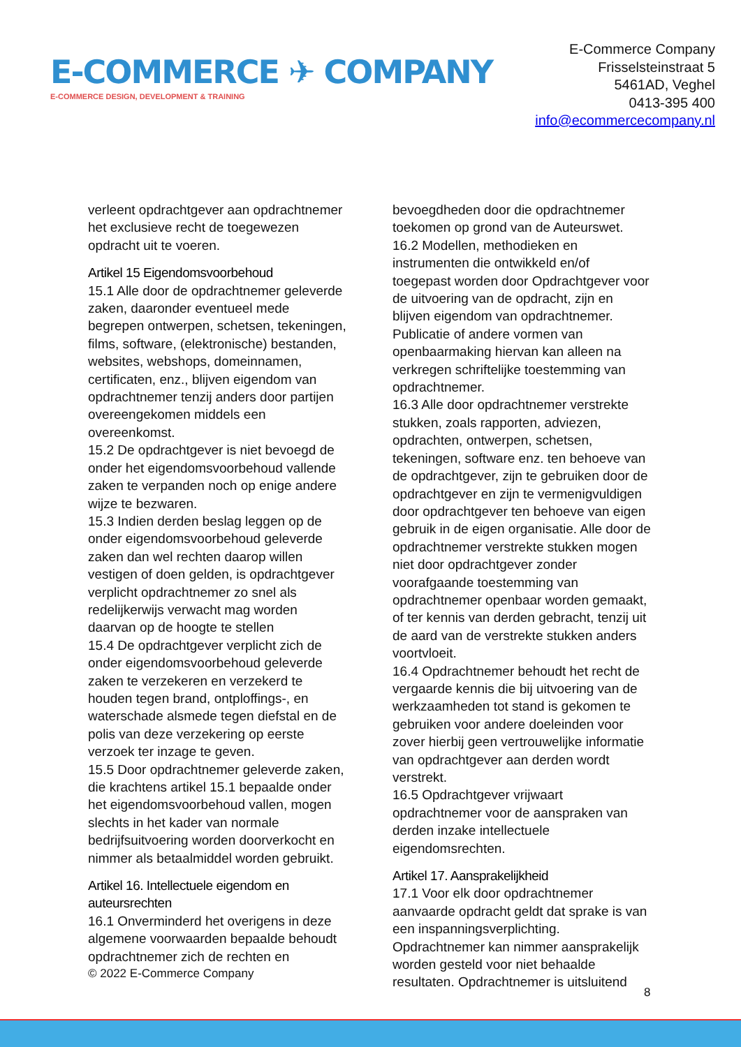E-COMMERCE ✈ COMPANY
E-COMMERCE DESIGN, DEVELOPMENT & TRAINING
E-Commerce Company
Frisselsteinstraat 5
5461AD, Veghel
0413-395 400
info@ecommercecompany.nl
verleent opdrachtgever aan opdrachtnemer het exclusieve recht de toegewezen opdracht uit te voeren.
Artikel 15 Eigendomsvoorbehoud
15.1 Alle door de opdrachtnemer geleverde zaken, daaronder eventueel mede begrepen ontwerpen, schetsen, tekeningen, films, software, (elektronische) bestanden, websites, webshops, domeinnamen, certificaten, enz., blijven eigendom van opdrachtnemer tenzij anders door partijen overeengekomen middels een overeenkomst.
15.2 De opdrachtgever is niet bevoegd de onder het eigendomsvoorbehoud vallende zaken te verpanden noch op enige andere wijze te bezwaren.
15.3 Indien derden beslag leggen op de onder eigendomsvoorbehoud geleverde zaken dan wel rechten daarop willen vestigen of doen gelden, is opdrachtgever verplicht opdrachtnemer zo snel als redelijkerwijs verwacht mag worden daarvan op de hoogte te stellen
15.4 De opdrachtgever verplicht zich de onder eigendomsvoorbehoud geleverde zaken te verzekeren en verzekerd te houden tegen brand, ontploffings-, en waterschade alsmede tegen diefstal en de polis van deze verzekering op eerste verzoek ter inzage te geven.
15.5 Door opdrachtnemer geleverde zaken, die krachtens artikel 15.1 bepaalde onder het eigendomsvoorbehoud vallen, mogen slechts in het kader van normale bedrijfsuitvoering worden doorverkocht en nimmer als betaalmiddel worden gebruikt.
Artikel 16. Intellectuele eigendom en auteursrechten
16.1 Onverminderd het overigens in deze algemene voorwaarden bepaalde behoudt opdrachtnemer zich de rechten en
bevoegdheden door die opdrachtnemer toekomen op grond van de Auteurswet.
16.2 Modellen, methodieken en instrumenten die ontwikkeld en/of toegepast worden door Opdrachtgever voor de uitvoering van de opdracht, zijn en blijven eigendom van opdrachtnemer. Publicatie of andere vormen van openbaarmaking hiervan kan alleen na verkregen schriftelijke toestemming van opdrachtnemer.
16.3 Alle door opdrachtnemer verstrekte stukken, zoals rapporten, adviezen, opdrachten, ontwerpen, schetsen, tekeningen, software enz. ten behoeve van de opdrachtgever, zijn te gebruiken door de opdrachtgever en zijn te vermenigvuldigen door opdrachtgever ten behoeve van eigen gebruik in de eigen organisatie. Alle door de opdrachtnemer verstrekte stukken mogen niet door opdrachtgever zonder voorafgaande toestemming van opdrachtnemer openbaar worden gemaakt, of ter kennis van derden gebracht, tenzij uit de aard van de verstrekte stukken anders voortvloeit.
16.4 Opdrachtnemer behoudt het recht de vergaarde kennis die bij uitvoering van de werkzaamheden tot stand is gekomen te gebruiken voor andere doeleinden voor zover hierbij geen vertrouwelijke informatie van opdrachtgever aan derden wordt verstrekt.
16.5 Opdrachtgever vrijwaart opdrachtnemer voor de aanspraken van derden inzake intellectuele eigendomsrechten.
Artikel 17. Aansprakelijkheid
17.1 Voor elk door opdrachtnemer aanvaarde opdracht geldt dat sprake is van een inspanningsverplichting. Opdrachtnemer kan nimmer aansprakelijk worden gesteld voor niet behaalde resultaten. Opdrachtnemer is uitsluitend
© 2022 E-Commerce Company
8